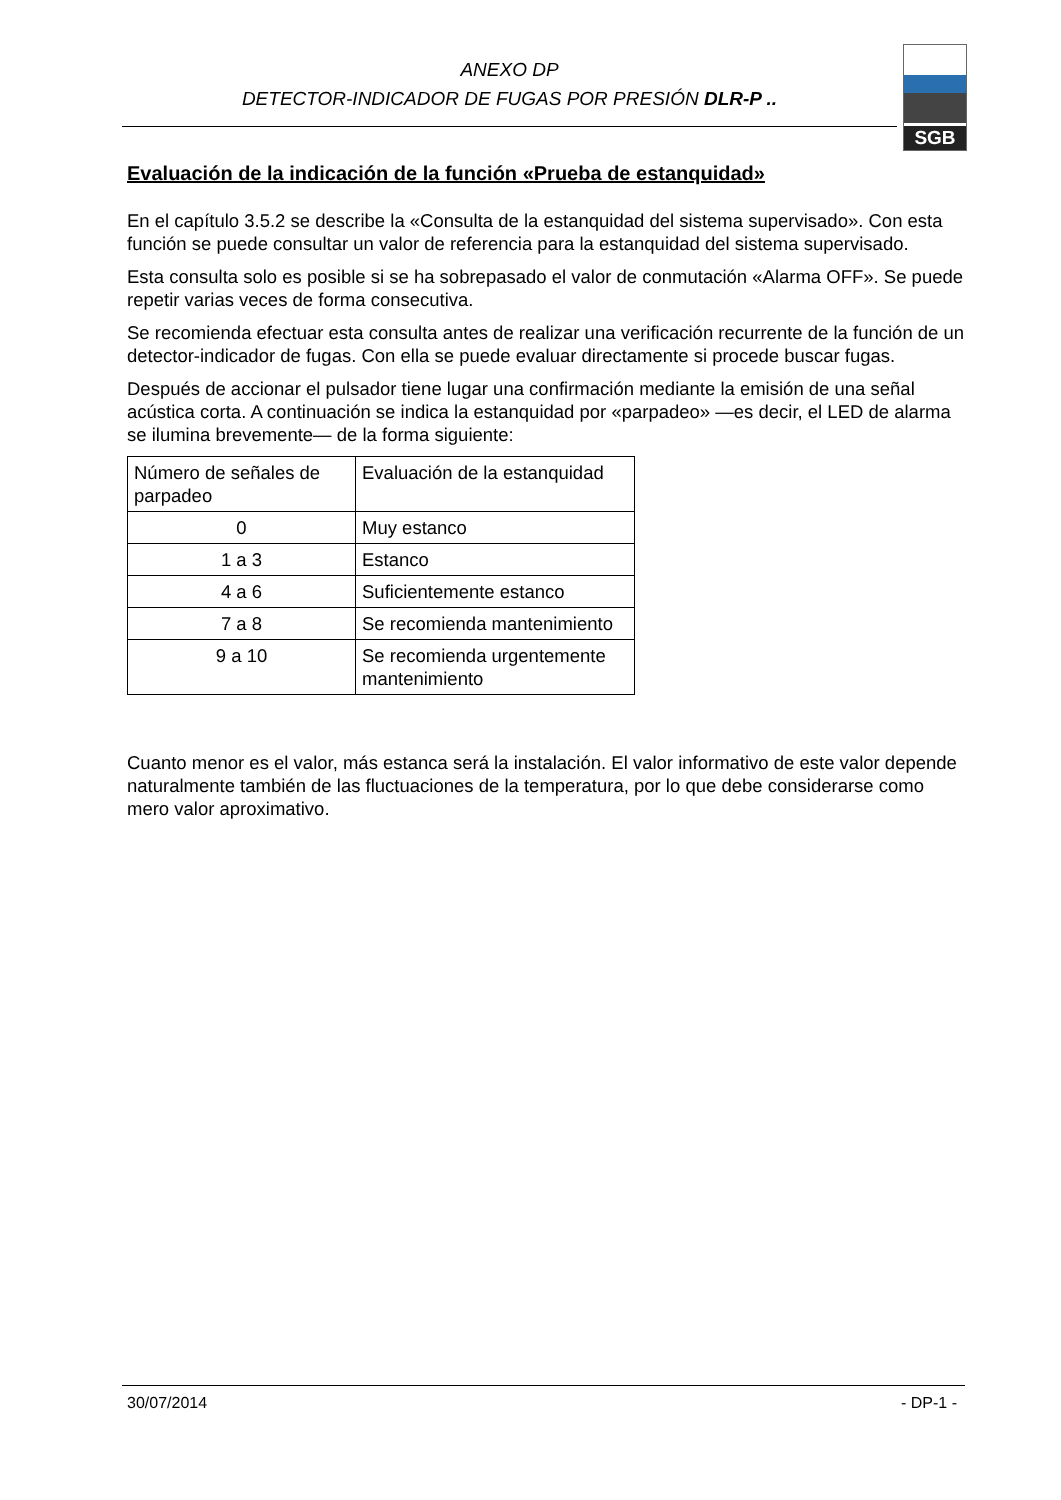ANEXO DP
DETECTOR-INDICADOR DE FUGAS POR PRESIÓN DLR-P ..
SGB
Evaluación de la indicación de la función «Prueba de estanquidad»
En el capítulo 3.5.2 se describe la «Consulta de la estanquidad del sistema supervisado». Con esta función se puede consultar un valor de referencia para la estanquidad del sistema supervisado.
Esta consulta solo es posible si se ha sobrepasado el valor de conmutación «Alarma OFF». Se puede repetir varias veces de forma consecutiva.
Se recomienda efectuar esta consulta antes de realizar una verificación recurrente de la función de un detector-indicador de fugas. Con ella se puede evaluar directamente si procede buscar fugas.
Después de accionar el pulsador tiene lugar una confirmación mediante la emisión de una señal acústica corta. A continuación se indica la estanquidad por «parpadeo» —es decir, el LED de alarma se ilumina brevemente— de la forma siguiente:
| Número de señales de parpadeo | Evaluación de la estanquidad |
| 0 | Muy estanco |
| 1 a 3 | Estanco |
| 4 a 6 | Suficientemente estanco |
| 7 a 8 | Se recomienda mantenimiento |
| 9 a 10 | Se recomienda urgentemente mantenimiento |
Cuanto menor es el valor, más estanca será la instalación. El valor informativo de este valor depende naturalmente también de las fluctuaciones de la temperatura, por lo que debe considerarse como mero valor aproximativo.
30/07/2014 - DP-1 -